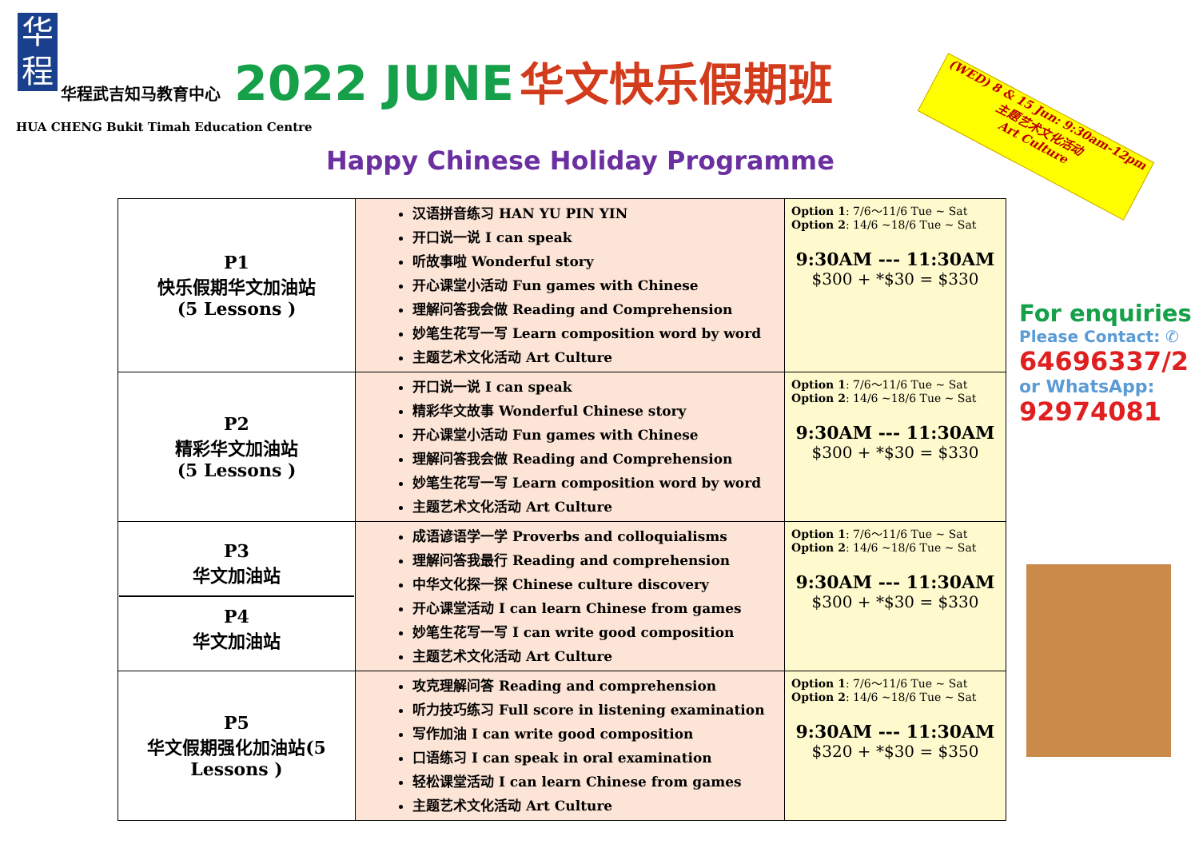华
程
华程武吉知马教育中心 2022 JUNE 华文快乐假期班
HUA CHENG Bukit Timah Education Centre
Happy Chinese Holiday Programme
(WED) 8 & 15 Jun: 9:30am-12pm
主题艺术文化活动
Art Culture
| P1 快乐假期华文加油站 (5 Lessons ) | 汉语拼音练习 HAN YU PIN YIN 开口说一说 I can speak 听故事啦 Wonderful story 开心课堂小活动 Fun games with Chinese 理解问答我会做 Reading and Comprehension 妙笔生花写一写 Learn composition word by word 主题艺术文化活动 Art Culture | Option 1 : 7/6～11/6 Tue ~ Sat Option 2 : 14/6 ~18/6 Tue ~ Sat 9:30AM --- 11:30AM $300 + *$30 = $330 |
| P2 精彩华文加油站 (5 Lessons ) | 开口说一说 I can speak 精彩华文故事 Wonderful Chinese story 开心课堂小活动 Fun games with Chinese 理解问答我会做 Reading and Comprehension 妙笔生花写一写 Learn composition word by word 主题艺术文化活动 Art Culture | Option 1 : 7/6～11/6 Tue ~ Sat Option 2 : 14/6 ~18/6 Tue ~ Sat 9:30AM --- 11:30AM $300 + *$30 = $330 |
| P3 华文加油站 P4 华文加油站 | 成语谚语学一学 Proverbs and colloquialisms 理解问答我最行 Reading and comprehension 中华文化探一探 Chinese culture discovery 开心课堂活动 I can learn Chinese from games 妙笔生花写一写 I can write good composition 主题艺术文化活动 Art Culture | Option 1 : 7/6～11/6 Tue ~ Sat Option 2 : 14/6 ~18/6 Tue ~ Sat 9:30AM --- 11:30AM $300 + *$30 = $330 |
| P5 华文假期强化加油站(5 Lessons ) | 攻克理解问答 Reading and comprehension 听力技巧练习 Full score in listening examination 写作加油 I can write good composition 口语练习 I can speak in oral examination 轻松课堂活动 I can learn Chinese from games 主题艺术文化活动 Art Culture | Option 1 : 7/6～11/6 Tue ~ Sat Option 2 : 14/6 ~18/6 Tue ~ Sat 9:30AM --- 11:30AM $320 + *$30 = $350 |
For enquiries
Please Contact: ✆
64696337/2
or WhatsApp:
92974081